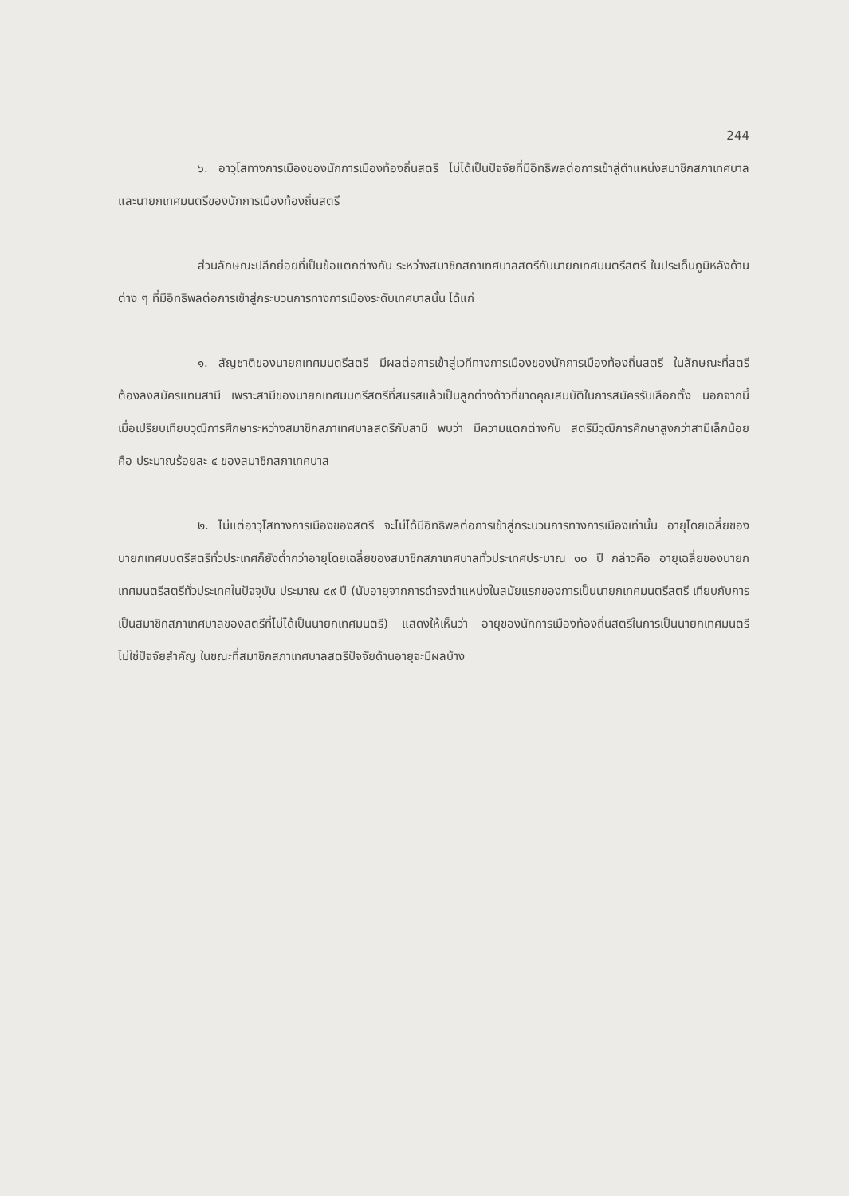244
๖. อาวุโสทางการเมืองของนักการเมืองท้องถิ่นสตรี ไม่ได้เป็นปัจจัยที่มีอิทธิพลต่อการเข้าสู่ตำแหน่งสมาชิกสภาเทศบาลและนายกเทศมนตรีของนักการเมืองท้องถิ่นสตรี
ส่วนลักษณะปลีกย่อยที่เป็นข้อแตกต่างกัน ระหว่างสมาชิกสภาเทศบาลสตรีกับนายกเทศมนตรีสตรี ในประเด็นภูมิหลังด้านต่าง ๆ ที่มีอิทธิพลต่อการเข้าสู่กระบวนการทางการเมืองระดับเทศบาลนั้น ได้แก่
๑. สัญชาติของนายกเทศมนตรีสตรี มีผลต่อการเข้าสู่เวทีทางการเมืองของนักการเมืองท้องถิ่นสตรี ในลักษณะที่สตรีต้องลงสมัครแทนสามี เพราะสามีของนายกเทศมนตรีสตรีที่สมรสแล้วเป็นลูกต่างด้าวที่ขาดคุณสมบัติในการสมัครรับเลือกตั้ง นอกจากนี้ เมื่อเปรียบเทียบวุฒิการศึกษาระหว่างสมาชิกสภาเทศบาลสตรีกับสามี พบว่า มีความแตกต่างกัน สตรีมีวุฒิการศึกษาสูงกว่าสามีเล็กน้อย คือ ประมาณร้อยละ ๔ ของสมาชิกสภาเทศบาล
๒. ไม่แต่อาวุโสทางการเมืองของสตรี จะไม่ได้มีอิทธิพลต่อการเข้าสู่กระบวนการทางการเมืองเท่านั้น อายุโดยเฉลี่ยของนายกเทศมนตรีสตรีทั่วประเทศก็ยังต่ำกว่าอายุโดยเฉลี่ยของสมาชิกสภาเทศบาลทั่วประเทศประมาณ ๑๐ ปี กล่าวคือ อายุเฉลี่ยของนายกเทศมนตรีสตรีทั่วประเทศในปัจจุบัน ประมาณ ๔๙ ปี (นับอายุจากการดำรงตำแหน่งในสมัยแรกของการเป็นนายกเทศมนตรีสตรี เทียบกับการเป็นสมาชิกสภาเทศบาลของสตรีที่ไม่ได้เป็นนายกเทศมนตรี) แสดงให้เห็นว่า อายุของนักการเมืองท้องถิ่นสตรีในการเป็นนายกเทศมนตรีไม่ใช่ปัจจัยสำคัญ ในขณะที่สมาชิกสภาเทศบาลสตรีปัจจัยด้านอายุจะมีผลบ้าง